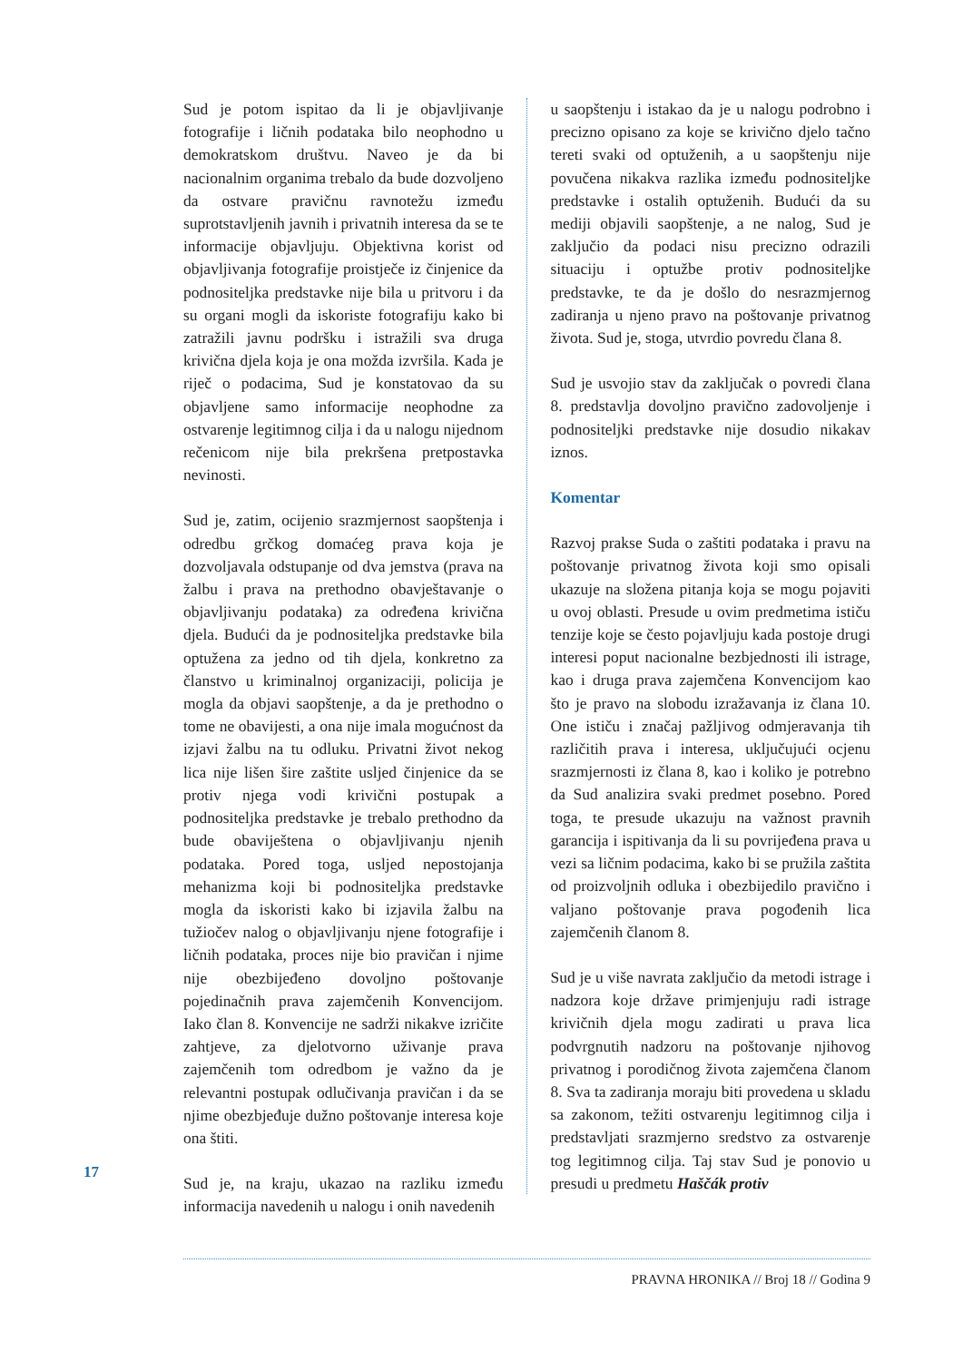Sud je potom ispitao da li je objavljivanje fotografije i ličnih podataka bilo neophodno u demokratskom društvu. Naveo je da bi nacionalnim organima trebalo da bude dozvoljeno da ostvare pravičnu ravnotežu između suprotstavljenih javnih i privatnih interesa da se te informacije objavljuju. Objektivna korist od objavljivanja fotografije proistječe iz činjenice da podnositeljka predstavke nije bila u pritvoru i da su organi mogli da iskoriste fotografiju kako bi zatražili javnu podršku i istražili sva druga krivična djela koja je ona možda izvršila. Kada je riječ o podacima, Sud je konstatovao da su objavljene samo informacije neophodne za ostvarenje legitimnog cilja i da u nalogu nijednom rečenicom nije bila prekršena pretpostavka nevinosti.
Sud je, zatim, ocijenio srazmjernost saopštenja i odredbu grčkog domaćeg prava koja je dozvoljavala odstupanje od dva jemstva (prava na žalbu i prava na prethodno obavještavanje o objavljivanju podataka) za određena krivična djela. Budući da je podnositeljka predstavke bila optužena za jedno od tih djela, konkretno za članstvo u kriminalnoj organizaciji, policija je mogla da objavi saopštenje, a da je prethodno o tome ne obavijesti, a ona nije imala mogućnost da izjavi žalbu na tu odluku. Privatni život nekog lica nije lišen šire zaštite usljed činjenice da se protiv njega vodi krivični postupak a podnositeljka predstavke je trebalo prethodno da bude obaviještena o objavljivanju njenih podataka. Pored toga, usljed nepostojanja mehanizma koji bi podnositeljka predstavke mogla da iskoristi kako bi izjavila žalbu na tužiočev nalog o objavljivanju njene fotografije i ličnih podataka, proces nije bio pravičan i njime nije obezbijeđeno dovoljno poštovanje pojedinačnih prava zajemčenih Konvencijom. Iako član 8. Konvencije ne sadrži nikakve izričite zahtjeve, za djelotvorno uživanje prava zajemčenih tom odredbom je važno da je relevantni postupak odlučivanja pravičan i da se njime obezbjeđuje dužno poštovanje interesa koje ona štiti.
Sud je, na kraju, ukazao na razliku između informacija navedenih u nalogu i onih navedenih
u saopštenju i istakao da je u nalogu podrobno i precizno opisano za koje se krivično djelo tačno tereti svaki od optuženih, a u saopštenju nije povučena nikakva razlika između podnositeljke predstavke i ostalih optuženih. Budući da su mediji objavili saopštenje, a ne nalog, Sud je zaključio da podaci nisu precizno odrazili situaciju i optužbe protiv podnositeljke predstavke, te da je došlo do nesrazmjernog zadiranja u njeno pravo na poštovanje privatnog života. Sud je, stoga, utvrdio povredu člana 8.
Sud je usvojio stav da zaključak o povredi člana 8. predstavlja dovoljno pravično zadovoljenje i podnositeljki predstavke nije dosudio nikakav iznos.
Komentar
Razvoj prakse Suda o zaštiti podataka i pravu na poštovanje privatnog života koji smo opisali ukazuje na složena pitanja koja se mogu pojaviti u ovoj oblasti. Presude u ovim predmetima ističu tenzije koje se često pojavljuju kada postoje drugi interesi poput nacionalne bezbjednosti ili istrage, kao i druga prava zajemčena Konvencijom kao što je pravo na slobodu izražavanja iz člana 10. One ističu i značaj pažljivog odmjeravanja tih različitih prava i interesa, uključujući ocjenu srazmjernosti iz člana 8, kao i koliko je potrebno da Sud analizira svaki predmet posebno. Pored toga, te presude ukazuju na važnost pravnih garancija i ispitivanja da li su povrijeđena prava u vezi sa ličnim podacima, kako bi se pružila zaštita od proizvoljnih odluka i obezbijedilo pravično i valjano poštovanje prava pogođenih lica zajemčenih članom 8.
Sud je u više navrata zaključio da metodi istrage i nadzora koje države primjenjuju radi istrage krivičnih djela mogu zadirati u prava lica podvrgnutih nadzoru na poštovanje njihovog privatnog i porodičnog života zajemčena članom 8. Sva ta zadiranja moraju biti provedena u skladu sa zakonom, težiti ostvarenju legitimnog cilja i predstavljati srazmjerno sredstvo za ostvarenje tog legitimnog cilja. Taj stav Sud je ponovio u presudi u predmetu Haščák protiv
17
PRAVNA HRONIKA // Broj 18 // Godina 9